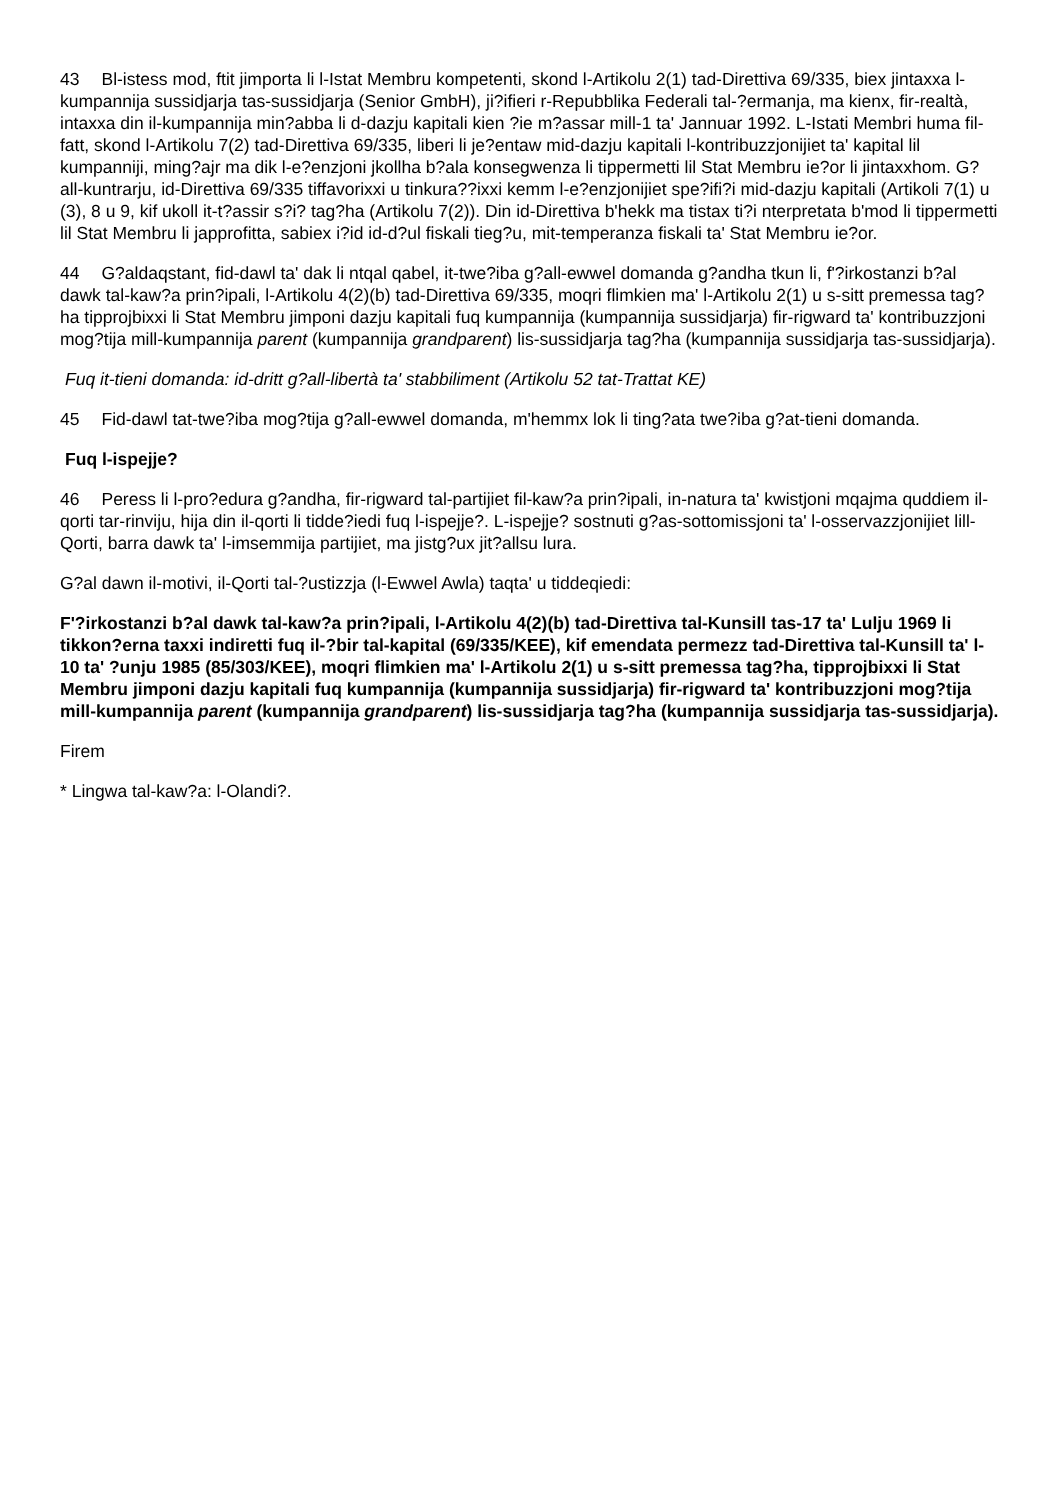43 Bl-istess mod, ftit jimporta li l-Istat Membru kompetenti, skond l-Artikolu 2(1) tad-Direttiva 69/335, biex jintaxxa l-kumpannija sussidjarja tas-sussidjarja (Senior GmbH), ji?ifieri r-Repubblika Federali tal-?ermanja, ma kienx, fir-realtà, intaxxa din il-kumpannija min?abba li d-dazju kapitali kien ?ie m?assar mill-1 ta' Jannuar 1992. L-Istati Membri huma fil-fatt, skond l-Artikolu 7(2) tad-Direttiva 69/335, liberi li je?entaw mid-dazju kapitali l-kontribuzzjonijiet ta' kapital lil kumpanniji, ming?ajr ma dik l-e?enzjoni jkollha b?ala konsegwenza li tippermetti lil Stat Membru ie?or li jintaxxhom. G?all-kuntrarju, id-Direttiva 69/335 tiffavorixxi u tinkura??ixxi kemm l-e?enzjonijiet spe?ifi?i mid-dazju kapitali (Artikoli 7(1) u (3), 8 u 9, kif ukoll it-t?assir s?i? tag?ha (Artikolu 7(2)). Din id-Direttiva b'hekk ma tistax ti?i nterpretata b'mod li tippermetti lil Stat Membru li japprofitta, sabiex i?id id-d?ul fiskali tieg?u, mit-temperanza fiskali ta' Stat Membru ie?or.
44 G?aldaqstant, fid-dawl ta' dak li ntqal qabel, it-twe?iba g?all-ewwel domanda g?andha tkun li, f'?irkostanzi b?al dawk tal-kaw?a prin?ipali, l-Artikolu 4(2)(b) tad-Direttiva 69/335, moqri flimkien ma' l-Artikolu 2(1) u s-sitt premessa tag?ha tipprojbixxi li Stat Membru jimponi dazju kapitali fuq kumpannija (kumpannija sussidjarja) fir-rigward ta' kontribuzzjoni mog?tija mill-kumpannija parent (kumpannija grandparent) lis-sussidjarja tag?ha (kumpannija sussidjarja tas-sussidjarja).
Fuq it-tieni domanda: id-dritt g?all-libertà ta' stabbiliment (Artikolu 52 tat-Trattat KE)
45 Fid-dawl tat-twe?iba mog?tija g?all-ewwel domanda, m'hemmx lok li ting?ata twe?iba g?at-tieni domanda.
Fuq l-ispejje?
46 Peress li l-pro?edura g?andha, fir-rigward tal-partijiet fil-kaw?a prin?ipali, in-natura ta' kwistjoni mqajma quddiem il-qorti tar-rinviju, hija din il-qorti li tidde?iedi fuq l-ispejje?. L-ispejje? sostnuti g?as-sottomissjoni ta' l-osservazzjonijiet lill-Qorti, barra dawk ta' l-imsemmija partijiet, ma jistg?ux jit?allsu lura.
G?al dawn il-motivi, il-Qorti tal-?ustizzja (l-Ewwel Awla) taqta' u tiddeqiedi:
F'?irkostanzi b?al dawk tal-kaw?a prin?ipali, l-Artikolu 4(2)(b) tad-Direttiva tal-Kunsill tas-17 ta' Lulju 1969 li tikkon?erna taxxi indiretti fuq il-?bir tal-kapital (69/335/KEE), kif emendata permezz tad-Direttiva tal-Kunsill ta' l-10 ta' ?unju 1985 (85/303/KEE), moqri flimkien ma' l-Artikolu 2(1) u s-sitt premessa tag?ha, tipprojbixxi li Stat Membru jimponi dazju kapitali fuq kumpannija (kumpannija sussidjarja) fir-rigward ta' kontribuzzjoni mog?tija mill-kumpannija parent (kumpannija grandparent) lis-sussidjarja tag?ha (kumpannija sussidjarja tas-sussidjarja).
Firem
* Lingwa tal-kaw?a: l-Olandi?.